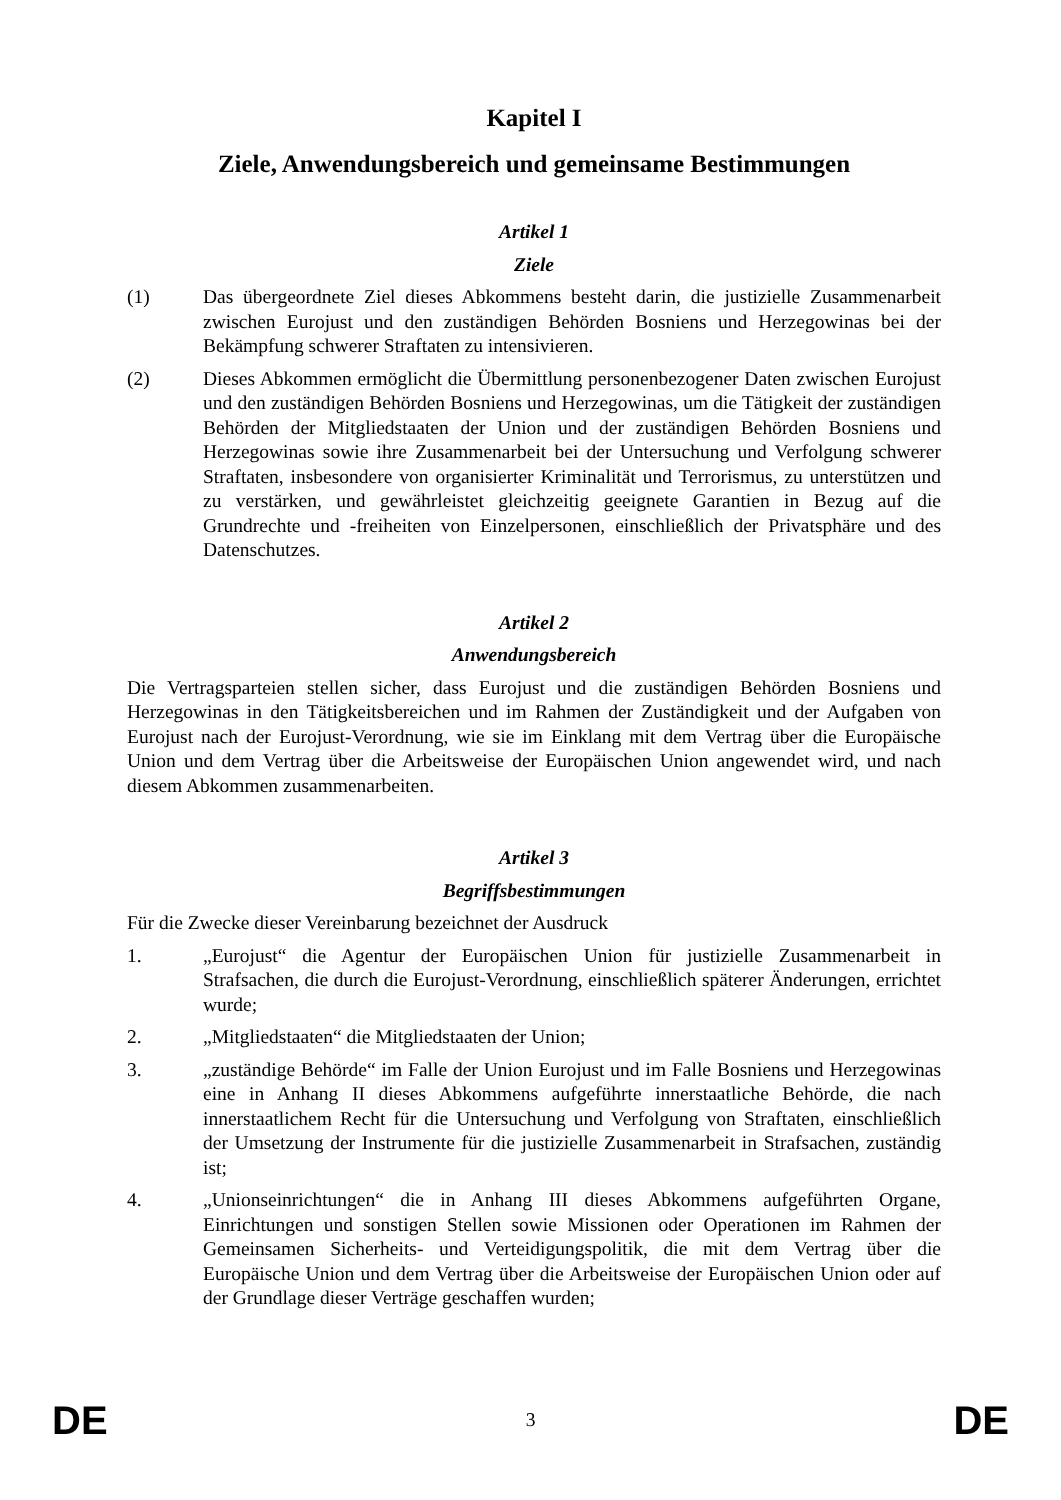Kapitel I
Ziele, Anwendungsbereich und gemeinsame Bestimmungen
Artikel 1
Ziele
(1) Das übergeordnete Ziel dieses Abkommens besteht darin, die justizielle Zusammenarbeit zwischen Eurojust und den zuständigen Behörden Bosniens und Herzegowinas bei der Bekämpfung schwerer Straftaten zu intensivieren.
(2) Dieses Abkommen ermöglicht die Übermittlung personenbezogener Daten zwischen Eurojust und den zuständigen Behörden Bosniens und Herzegowinas, um die Tätigkeit der zuständigen Behörden der Mitgliedstaaten der Union und der zuständigen Behörden Bosniens und Herzegowinas sowie ihre Zusammenarbeit bei der Untersuchung und Verfolgung schwerer Straftaten, insbesondere von organisierter Kriminalität und Terrorismus, zu unterstützen und zu verstärken, und gewährleistet gleichzeitig geeignete Garantien in Bezug auf die Grundrechte und -freiheiten von Einzelpersonen, einschließlich der Privatsphäre und des Datenschutzes.
Artikel 2
Anwendungsbereich
Die Vertragsparteien stellen sicher, dass Eurojust und die zuständigen Behörden Bosniens und Herzegowinas in den Tätigkeitsbereichen und im Rahmen der Zuständigkeit und der Aufgaben von Eurojust nach der Eurojust-Verordnung, wie sie im Einklang mit dem Vertrag über die Europäische Union und dem Vertrag über die Arbeitsweise der Europäischen Union angewendet wird, und nach diesem Abkommen zusammenarbeiten.
Artikel 3
Begriffsbestimmungen
Für die Zwecke dieser Vereinbarung bezeichnet der Ausdruck
1. „Eurojust“ die Agentur der Europäischen Union für justizielle Zusammenarbeit in Strafsachen, die durch die Eurojust-Verordnung, einschließlich späterer Änderungen, errichtet wurde;
2. „Mitgliedstaaten“ die Mitgliedstaaten der Union;
3. „zuständige Behörde“ im Falle der Union Eurojust und im Falle Bosniens und Herzegowinas eine in Anhang II dieses Abkommens aufgeführte innerstaatliche Behörde, die nach innerstaatlichem Recht für die Untersuchung und Verfolgung von Straftaten, einschließlich der Umsetzung der Instrumente für die justizielle Zusammenarbeit in Strafsachen, zuständig ist;
4. „Unionseinrichtungen“ die in Anhang III dieses Abkommens aufgeführten Organe, Einrichtungen und sonstigen Stellen sowie Missionen oder Operationen im Rahmen der Gemeinsamen Sicherheits- und Verteidigungspolitik, die mit dem Vertrag über die Europäische Union und dem Vertrag über die Arbeitsweise der Europäischen Union oder auf der Grundlage dieser Verträge geschaffen wurden;
DE 3 DE